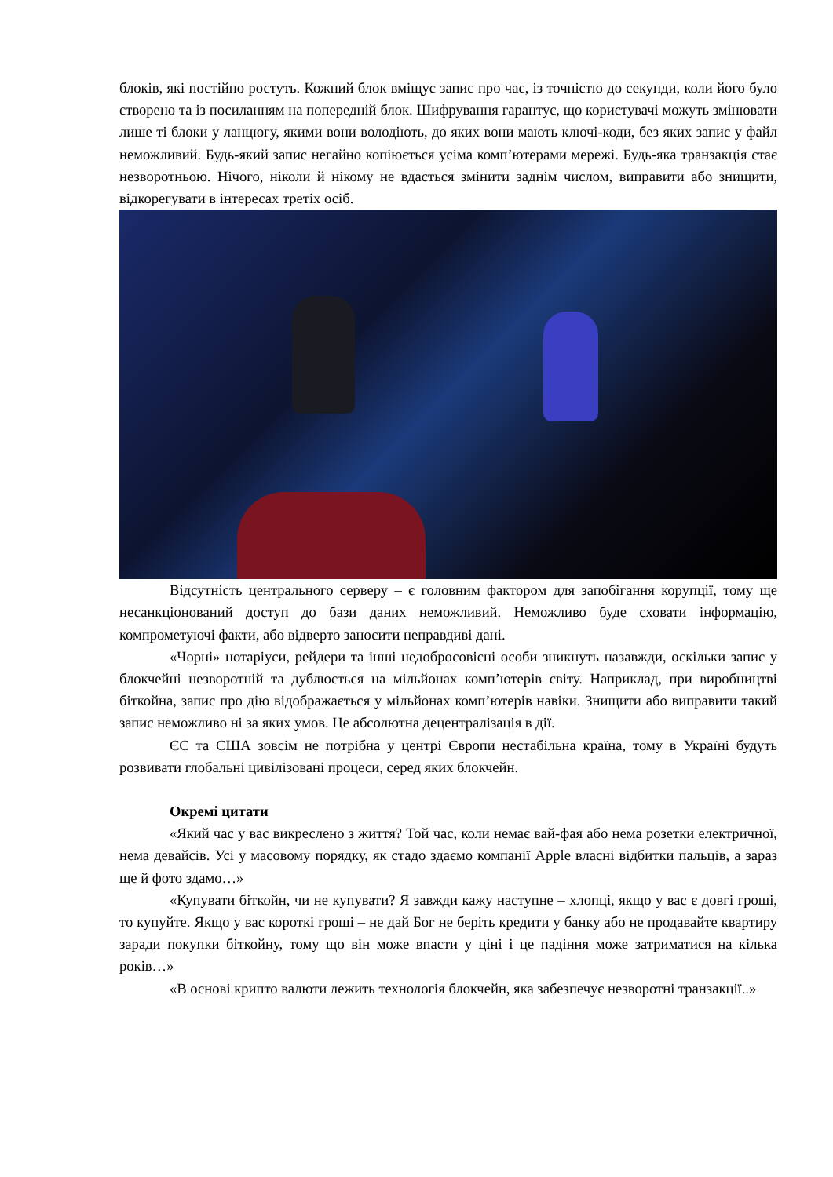блоків, які постійно ростуть. Кожний блок вміщує запис про час, із точністю до секунди, коли його було створено та із посиланням на попередній блок. Шифрування гарантує, що користувачі можуть змінювати лише ті блоки у ланцюгу, якими вони володіють, до яких вони мають ключі-коди, без яких запис у файл неможливий. Будь-який запис негайно копіюється усіма комп’ютерами мережі. Будь-яка транзакція стає незворотньою. Нічого, ніколи й нікому не вдасться змінити заднім числом, виправити або знищити, відкорегувати в інтересах третіх осіб.
Відсутність центрального серверу – є головним фактором для запобігання корупції, тому ще несанкціонований доступ до бази даних неможливий. Неможливо буде сховати інформацію, компрометуючі факти, або відверто заносити неправдиві дані.
«Чорні» нотаріуси, рейдери та інші недобросовісні особи зникнуть назавжди, оскільки запис у блокчейні незворотній та дублюється на мільйонах комп’ютерів світу. Наприклад, при виробництві біткойна, запис про дію відображається у мільйонах комп’ютерів навіки. Знищити або виправити такий запис неможливо ні за яких умов. Це абсолютна децентралізація в дії.
ЄС та США зовсім не потрібна у центрі Європи нестабільна країна, тому в Україні будуть розвивати глобальні цивілізовані процеси, серед яких блокчейн.
Окремі цитати
«Який час у вас викреслено з життя? Той час, коли немає вай-фая або нема розетки електричної, нема девайсів. Усі у масовому порядку, як стадо здаємо компанії Apple власні відбитки пальців, а зараз ще й фото здамо…»
«Купувати біткойн, чи не купувати? Я завжди кажу наступне – хлопці, якщо у вас є довгі гроші, то купуйте. Якщо у вас короткі гроші – не дай Бог не беріть кредити у банку або не продавайте квартиру заради покупки біткойну, тому що він може впасти у ціні і це падіння може затриматися на кілька років…»
«В основі крипто валюти лежить технологія блокчейн, яка забезпечує незворотні транзакції..»